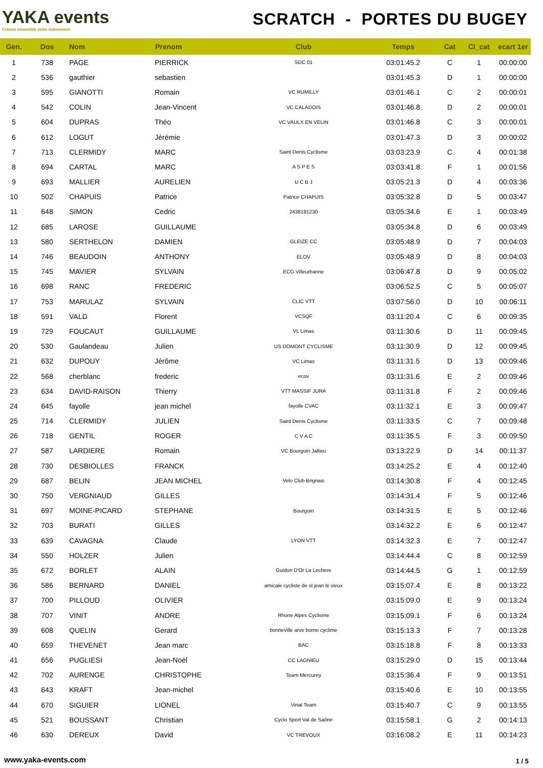YAKA events
Créons ensemble votre événement
SCRATCH - PORTES DU BUGEY
| Gen. | Dos | Nom | Prenom | Club | Temps | Cat | Cl_cat | ecart 1er |
| --- | --- | --- | --- | --- | --- | --- | --- | --- |
| 1 | 738 | PAGE | PIERRICK | SDC 01 | 03:01:45.2 | C | 1 | 00:00:00 |
| 2 | 536 | gauthier | sebastien | | 03:01:45.3 | D | 1 | 00:00:00 |
| 3 | 595 | GIANOTTI | Romain | VC RUMILLY | 03:01:46.1 | C | 2 | 00:00:01 |
| 4 | 542 | COLIN | Jean-Vincent | VC CALADOIS | 03:01:46.8 | D | 2 | 00:00:01 |
| 5 | 604 | DUPRAS | Théo | VC VAULX EN VELIN | 03:01:46.8 | C | 3 | 00:00:01 |
| 6 | 612 | LOGUT | Jérémie | | 03:01:47.3 | D | 3 | 00:00:02 |
| 7 | 713 | CLERMIDY | MARC | Saint Denis Cyclisme | 03:03:23.9 | C | 4 | 00:01:38 |
| 8 | 694 | CARTAL | MARC | A S P E S | 03:03:41.8 | F | 1 | 00:01:56 |
| 9 | 693 | MALLIER | AURELIEN | U C B J | 03:05:21.3 | D | 4 | 00:03:36 |
| 10 | 502 | CHAPUIS | Patrice | Patrice CHAPUIS | 03:05:32.8 | D | 5 | 00:03:47 |
| 11 | 648 | SIMON | Cedric | 2438191230 | 03:05:34.6 | E | 1 | 00:03:49 |
| 12 | 685 | LAROSE | GUILLAUME | | 03:05:34.8 | D | 6 | 00:03:49 |
| 13 | 580 | SERTHELON | DAMIEN | GLEIZE CC | 03:05:48.9 | D | 7 | 00:04:03 |
| 14 | 746 | BEAUDOIN | ANTHONY | ELOV | 03:05:48.9 | D | 8 | 00:04:03 |
| 15 | 745 | MAVIER | SYLVAIN | ECG Villeurbanne | 03:06:47.8 | D | 9 | 00:05:02 |
| 16 | 698 | RANC | FREDERIC | | 03:06:52.5 | C | 5 | 00:05:07 |
| 17 | 753 | MARULAZ | SYLVAIN | CLIC VTT | 03:07:56.0 | D | 10 | 00:06:11 |
| 18 | 591 | VALD | Florent | VCSQF | 03:11:20.4 | C | 6 | 00:09:35 |
| 19 | 729 | FOUCAUT | GUILLAUME | VL Limas | 03:11:30.6 | D | 11 | 00:09:45 |
| 20 | 530 | Gaulandeau | Julien | US DOMONT CYCLISME | 03:11:30.9 | D | 12 | 00:09:45 |
| 21 | 632 | DUPOUY | Jérôme | VC Limas | 03:11:31.5 | D | 13 | 00:09:46 |
| 22 | 568 | cherblanc | frederic | ecov | 03:11:31.6 | E | 2 | 00:09:46 |
| 23 | 634 | DAVID-RAISON | Thierry | VTT MASSIF JURA | 03:11:31.8 | F | 2 | 00:09:46 |
| 24 | 645 | fayolle | jean michel | fayolle CVAC | 03:11:32.1 | E | 3 | 00:09:47 |
| 25 | 714 | CLERMIDY | JULIEN | Saint Denis Cyclisme | 03:11:33.5 | C | 7 | 00:09:48 |
| 26 | 718 | GENTIL | ROGER | C V A C | 03:11:35.5 | F | 3 | 00:09:50 |
| 27 | 587 | LARDIERE | Romain | VC Bourgoin Jallieu | 03:13:22.9 | D | 14 | 00:11:37 |
| 28 | 730 | DESBIOLLES | FRANCK | | 03:14:25.2 | E | 4 | 00:12:40 |
| 29 | 687 | BELIN | JEAN MICHEL | Velo Club Brignais | 03:14:30.8 | F | 4 | 00:12:45 |
| 30 | 750 | VERGNIAUD | GILLES | | 03:14:31.4 | F | 5 | 00:12:46 |
| 31 | 697 | MOINE-PICARD | STEPHANE | Bourgoin | 03:14:31.5 | E | 5 | 00:12:46 |
| 32 | 703 | BURATI | GILLES | | 03:14:32.2 | E | 6 | 00:12:47 |
| 33 | 639 | CAVAGNA | Claude | LYON VTT | 03:14:32.3 | E | 7 | 00:12:47 |
| 34 | 550 | HOLZER | Julien | | 03:14:44.4 | C | 8 | 00:12:59 |
| 35 | 672 | BORLET | ALAIN | Guidon D'Or La Lechere | 03:14:44.5 | G | 1 | 00:12:59 |
| 36 | 586 | BERNARD | DANIEL | amicale cycliste de st jean le vieux | 03:15:07.4 | E | 8 | 00:13:22 |
| 37 | 700 | PILLOUD | OLIVIER | | 03:15:09.0 | E | 9 | 00:13:24 |
| 38 | 707 | VINIT | ANDRE | Rhone Alpes Cyclisme | 03:15:09.1 | F | 6 | 00:13:24 |
| 39 | 608 | QUELIN | Gerard | bonneville arve borne cyclime | 03:15:13.3 | F | 7 | 00:13:28 |
| 40 | 659 | THEVENET | Jean marc | BAC | 03:15:18.8 | F | 8 | 00:13:33 |
| 41 | 656 | PUGLIESI | Jean-Noël | CC LAGNIEU | 03:15:29.0 | D | 15 | 00:13:44 |
| 42 | 702 | AURENGE | CHRISTOPHE | Team Mercurey | 03:15:36.4 | F | 9 | 00:13:51 |
| 43 | 643 | KRAFT | Jean-michel | | 03:15:40.6 | E | 10 | 00:13:55 |
| 44 | 670 | SIGUIER | LIONEL | Viriat Team | 03:15:40.7 | C | 9 | 00:13:55 |
| 45 | 521 | BOUSSANT | Christian | Cyclo Sport Val de Saône | 03:15:58.1 | G | 2 | 00:14:13 |
| 46 | 630 | DEREUX | David | VC TREVOUX | 03:16:08.2 | E | 11 | 00:14:23 |
www.yaka-events.com 1 / 5